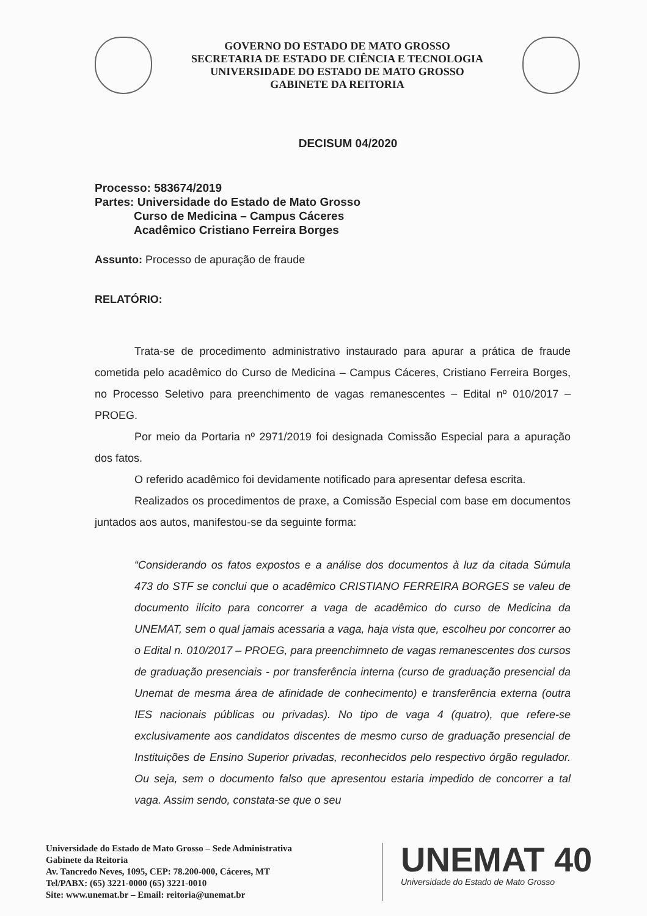GOVERNO DO ESTADO DE MATO GROSSO
SECRETARIA DE ESTADO DE CIÊNCIA E TECNOLOGIA
UNIVERSIDADE DO ESTADO DE MATO GROSSO
GABINETE DA REITORIA
DECISUM 04/2020
Processo: 583674/2019
Partes: Universidade do Estado de Mato Grosso
Curso de Medicina – Campus Cáceres
Acadêmico Cristiano Ferreira Borges
Assunto: Processo de apuração de fraude
RELATÓRIO:
Trata-se de procedimento administrativo instaurado para apurar a prática de fraude cometida pelo acadêmico do Curso de Medicina – Campus Cáceres, Cristiano Ferreira Borges, no Processo Seletivo para preenchimento de vagas remanescentes – Edital nº 010/2017 – PROEG.
Por meio da Portaria nº 2971/2019 foi designada Comissão Especial para a apuração dos fatos.
O referido acadêmico foi devidamente notificado para apresentar defesa escrita.
Realizados os procedimentos de praxe, a Comissão Especial com base em documentos juntados aos autos, manifestou-se da seguinte forma:
“Considerando os fatos expostos e a análise dos documentos à luz da citada Súmula 473 do STF se conclui que o acadêmico CRISTIANO FERREIRA BORGES se valeu de documento ilícito para concorrer a vaga de acadêmico do curso de Medicina da UNEMAT, sem o qual jamais acessaria a vaga, haja vista que, escolheu por concorrer ao o Edital n. 010/2017 – PROEG, para preenchimneto de vagas remanescentes dos cursos de graduação presenciais - por transferência interna (curso de graduação presencial da Unemat de mesma área de afinidade de conhecimento) e transferência externa (outra IES nacionais públicas ou privadas). No tipo de vaga 4 (quatro), que refere-se exclusivamente aos candidatos discentes de mesmo curso de graduação presencial de Instituições de Ensino Superior privadas, reconhecidos pelo respectivo órgão regulador. Ou seja, sem o documento falso que apresentou estaria impedido de concorrer a tal vaga. Assim sendo, constata-se que o seu
Universidade do Estado de Mato Grosso – Sede Administrativa
Gabinete da Reitoria
Av. Tancredo Neves, 1095, CEP: 78.200-000, Cáceres, MT
Tel/PABX: (65) 3221-0000 (65) 3221-0010
Site: www.unemat.br – Email: reitoria@unemat.br
UNEMAT 40
Universidade do Estado de Mato Grosso